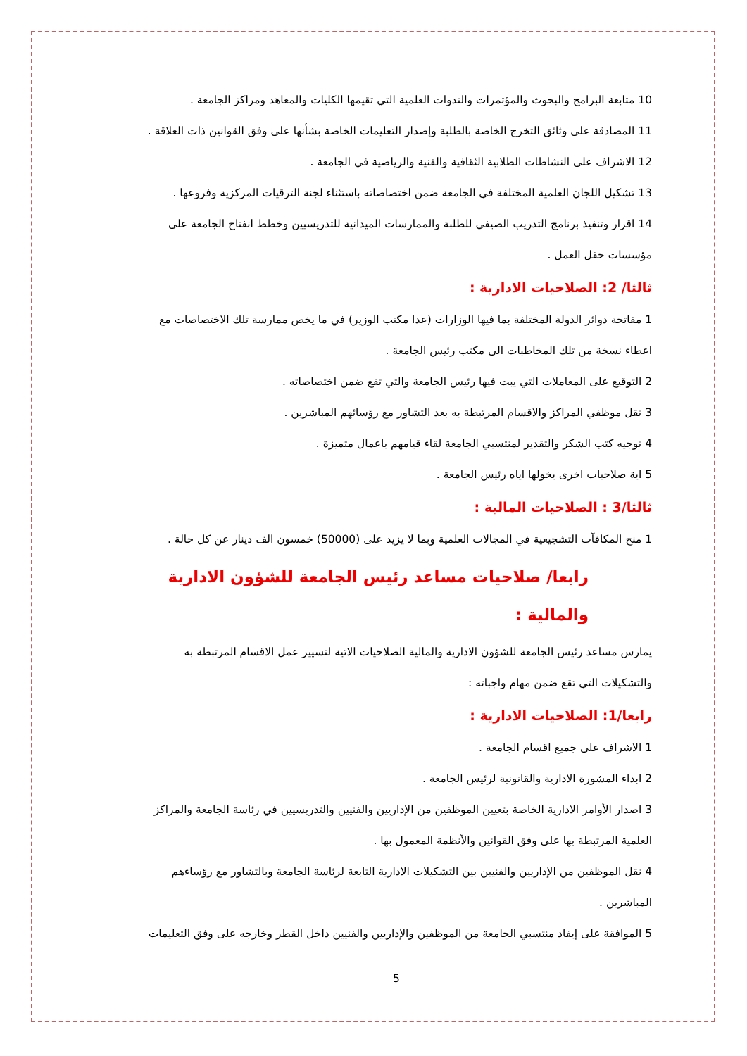10 متابعة البرامج والبحوث والمؤتمرات والندوات العلمية التي تقيمها الكليات والمعاهد ومراكز الجامعة .
11 المصادقة على وثائق التخرج الخاصة بالطلبة وإصدار التعليمات الخاصة بشأنها على وفق القوانين ذات العلاقة .
12 الاشراف على النشاطات الطلابية الثقافية والفنية والرياضية في الجامعة .
13 تشكيل اللجان العلمية المختلفة في الجامعة ضمن اختصاصاته باستثناء لجنة الترقيات المركزية وفروعها .
14 اقرار وتنفيذ برنامج التدريب الصيفي للطلبة والممارسات الميدانية للتدريسيين وخطط انفتاح الجامعة على مؤسسات حقل العمل .
ثالثا/ 2: الصلاحيات الادارية :
1 مفاتحة دوائر الدولة المختلفة بما فيها الوزارات (عدا مكتب الوزير) في ما يخص ممارسة تلك الاختصاصات مع اعطاء نسخة من تلك المخاطبات الى مكتب رئيس الجامعة .
2 التوقيع على المعاملات التي يبت فيها رئيس الجامعة والتي تقع ضمن اختصاصاته .
3 نقل موظفي المراكز والاقسام المرتبطة به بعد التشاور مع رؤسائهم المباشرين .
4 توجيه كتب الشكر والتقدير لمنتسبي الجامعة لقاء قيامهم باعمال متميزة .
5 اية صلاحيات اخرى يخولها اياه رئيس الجامعة .
ثالثا/3 : الصلاحيات المالية :
1 منح المكافآت التشجيعية في المجالات العلمية وبما لا يزيد على (50000) خمسون الف دينار عن كل حالة .
رابعا/ صلاحيات مساعد رئيس الجامعة للشؤون الادارية والمالية :
يمارس مساعد رئيس الجامعة للشؤون الادارية والمالية الصلاحيات الاتية لتسيير عمل الاقسام المرتبطة به والتشكيلات التي تقع ضمن مهام واجباته :
رابعا/1: الصلاحيات الادارية :
1 الاشراف على جميع اقسام الجامعة .
2 ابداء المشورة الادارية والقانونية لرئيس الجامعة .
3 اصدار الأوامر الادارية الخاصة بتعيين الموظفين من الإداريين والفنيين والتدريسيين في رئاسة الجامعة والمراكز العلمية المرتبطة بها على وفق القوانين والأنظمة المعمول بها .
4 نقل الموظفين من الإداريين والفنيين بين التشكيلات الادارية التابعة لرئاسة الجامعة وبالتشاور مع رؤساءهم المباشرين .
5 الموافقة على إيفاد منتسبي الجامعة من الموظفين والإداريين والفنيين داخل القطر وخارجه على وفق التعليمات
5